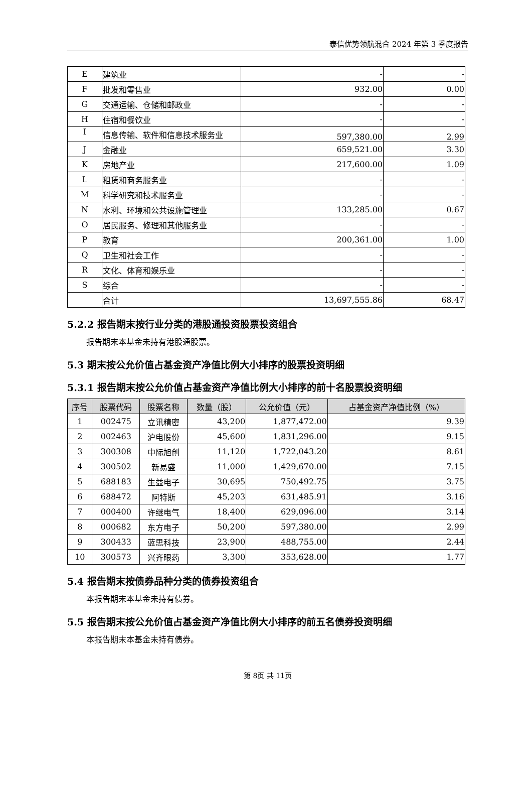泰信优势领航混合 2024 年第 3 季度报告
| E | 建筑业 | - | - |
| F | 批发和零售业 | 932.00 | 0.00 |
| G | 交通运输、仓储和邮政业 | - | - |
| H | 住宿和餐饮业 | - | - |
| I | 信息传输、软件和信息技术服务业 | 597,380.00 | 2.99 |
| J | 金融业 | 659,521.00 | 3.30 |
| K | 房地产业 | 217,600.00 | 1.09 |
| L | 租赁和商务服务业 | - | - |
| M | 科学研究和技术服务业 | - | - |
| N | 水利、环境和公共设施管理业 | 133,285.00 | 0.67 |
| O | 居民服务、修理和其他服务业 | - | - |
| P | 教育 | 200,361.00 | 1.00 |
| Q | 卫生和社会工作 | - | - |
| R | 文化、体育和娱乐业 | - | - |
| S | 综合 | - | - |
| | 合计 | 13,697,555.86 | 68.47 |
5.2.2 报告期末按行业分类的港股通投资股票投资组合
报告期末本基金未持有港股通股票。
5.3 期末按公允价值占基金资产净值比例大小排序的股票投资明细
5.3.1 报告期末按公允价值占基金资产净值比例大小排序的前十名股票投资明细
| 序号 | 股票代码 | 股票名称 | 数量（股） | 公允价值（元） | 占基金资产净值比例（%） |
| --- | --- | --- | --- | --- | --- |
| 1 | 002475 | 立讯精密 | 43,200 | 1,877,472.00 | 9.39 |
| 2 | 002463 | 沪电股份 | 45,600 | 1,831,296.00 | 9.15 |
| 3 | 300308 | 中际旭创 | 11,120 | 1,722,043.20 | 8.61 |
| 4 | 300502 | 新易盛 | 11,000 | 1,429,670.00 | 7.15 |
| 5 | 688183 | 生益电子 | 30,695 | 750,492.75 | 3.75 |
| 6 | 688472 | 阿特斯 | 45,203 | 631,485.91 | 3.16 |
| 7 | 000400 | 许继电气 | 18,400 | 629,096.00 | 3.14 |
| 8 | 000682 | 东方电子 | 50,200 | 597,380.00 | 2.99 |
| 9 | 300433 | 蓝思科技 | 23,900 | 488,755.00 | 2.44 |
| 10 | 300573 | 兴齐眼药 | 3,300 | 353,628.00 | 1.77 |
5.4 报告期末按债券品种分类的债券投资组合
本报告期末本基金未持有债券。
5.5 报告期末按公允价值占基金资产净值比例大小排序的前五名债券投资明细
本报告期末本基金未持有债券。
第 8页 共 11页